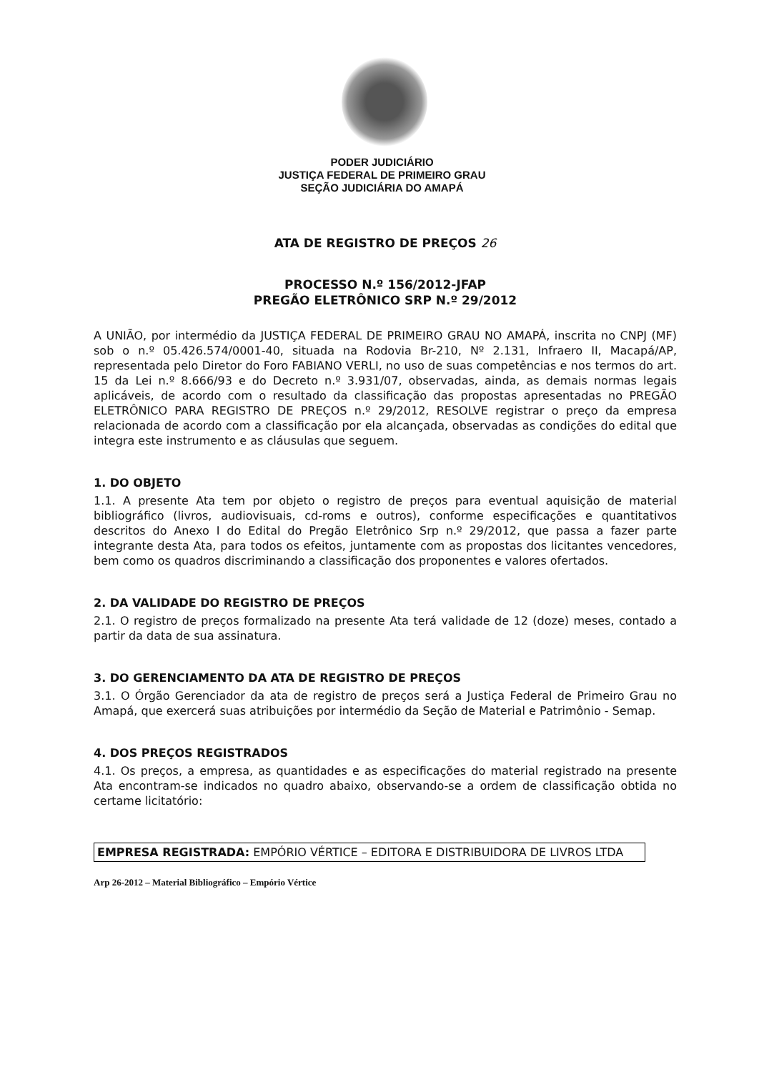PODER JUDICIÁRIO
JUSTIÇA FEDERAL DE PRIMEIRO GRAU
SEÇÃO JUDICIÁRIA DO AMAPÁ
ATA DE REGISTRO DE PREÇOS 26
PROCESSO N.º 156/2012-JFAP
PREGÃO ELETRÔNICO SRP N.º 29/2012
A UNIÃO, por intermédio da JUSTIÇA FEDERAL DE PRIMEIRO GRAU NO AMAPÁ, inscrita no CNPJ (MF) sob o n.º 05.426.574/0001-40, situada na Rodovia Br-210, Nº 2.131, Infraero II, Macapá/AP, representada pelo Diretor do Foro FABIANO VERLI, no uso de suas competências e nos termos do art. 15 da Lei n.º 8.666/93 e do Decreto n.º 3.931/07, observadas, ainda, as demais normas legais aplicáveis, de acordo com o resultado da classificação das propostas apresentadas no PREGÃO ELETRÔNICO PARA REGISTRO DE PREÇOS n.º 29/2012, RESOLVE registrar o preço da empresa relacionada de acordo com a classificação por ela alcançada, observadas as condições do edital que integra este instrumento e as cláusulas que seguem.
1. DO OBJETO
1.1. A presente Ata tem por objeto o registro de preços para eventual aquisição de material bibliográfico (livros, audiovisuais, cd-roms e outros), conforme especificações e quantitativos descritos do Anexo I do Edital do Pregão Eletrônico Srp n.º 29/2012, que passa a fazer parte integrante desta Ata, para todos os efeitos, juntamente com as propostas dos licitantes vencedores, bem como os quadros discriminando a classificação dos proponentes e valores ofertados.
2. DA VALIDADE DO REGISTRO DE PREÇOS
2.1. O registro de preços formalizado na presente Ata terá validade de 12 (doze) meses, contado a partir da data de sua assinatura.
3. DO GERENCIAMENTO DA ATA DE REGISTRO DE PREÇOS
3.1. O Órgão Gerenciador da ata de registro de preços será a Justiça Federal de Primeiro Grau no Amapá, que exercerá suas atribuições por intermédio da Seção de Material e Patrimônio - Semap.
4. DOS PREÇOS REGISTRADOS
4.1. Os preços, a empresa, as quantidades e as especificações do material registrado na presente Ata encontram-se indicados no quadro abaixo, observando-se a ordem de classificação obtida no certame licitatório:
EMPRESA REGISTRADA: EMPÓRIO VÉRTICE – EDITORA E DISTRIBUIDORA DE LIVROS LTDA
Arp 26-2012 – Material Bibliográfico – Empório Vértice